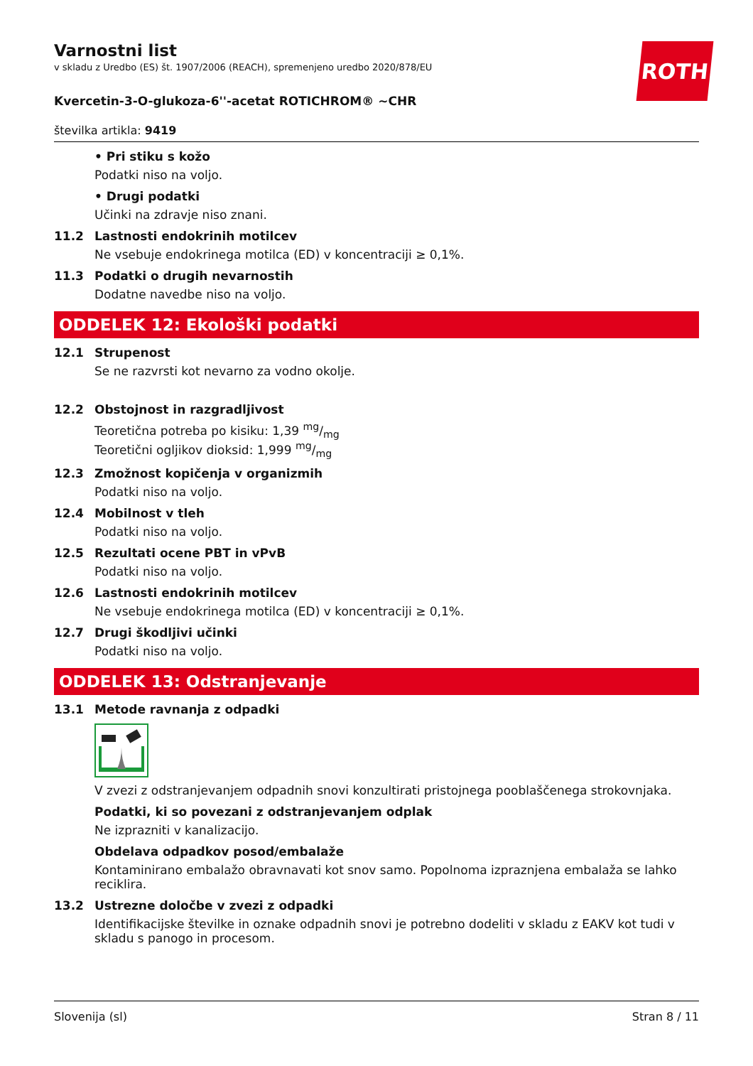Varnostni list
v skladu z Uredbo (ES) št. 1907/2006 (REACH), spremenjeno uredbo 2020/878/EU
ROTH
Kvercetin-3-O-glukoza-6''-acetat ROTICHROM® ~CHR
številka artikla: 9419
• Pri stiku s kožo
Podatki niso na voljo.
• Drugi podatki
Učinki na zdravje niso znani.
11.2 Lastnosti endokrinih motilcev
Ne vsebuje endokrinega motilca (ED) v koncentraciji ≥ 0,1%.
11.3 Podatki o drugih nevarnostih
Dodatne navedbe niso na voljo.
ODDELEK 12: Ekološki podatki
12.1 Strupenost
Se ne razvrsti kot nevarno za vodno okolje.
12.2 Obstojnost in razgradljivost
Teoretična potreba po kisiku: 1,39 mg/mg
Teoretični ogljikov dioksid: 1,999 mg/mg
12.3 Zmožnost kopičenja v organizmih
Podatki niso na voljo.
12.4 Mobilnost v tleh
Podatki niso na voljo.
12.5 Rezultati ocene PBT in vPvB
Podatki niso na voljo.
12.6 Lastnosti endokrinih motilcev
Ne vsebuje endokrinega motilca (ED) v koncentraciji ≥ 0,1%.
12.7 Drugi škodljivi učinki
Podatki niso na voljo.
ODDELEK 13: Odstranjevanje
13.1 Metode ravnanja z odpadki
V zvezi z odstranjevanjem odpadnih snovi konzultirati pristojnega pooblaščenega strokovnjaka.
Podatki, ki so povezani z odstranjevanjem odplak
Ne izprazniti v kanalizacijo.
Obdelava odpadkov posod/embalaže
Kontaminirano embalažo obravnavati kot snov samo. Popolnoma izpraznjena embalaža se lahko reciklira.
13.2 Ustrezne določbe v zvezi z odpadki
Identifikacijske številke in oznake odpadnih snovi je potrebno dodeliti v skladu z EAKV kot tudi v skladu s panogo in procesom.
Slovenija (sl) Stran 8 / 11